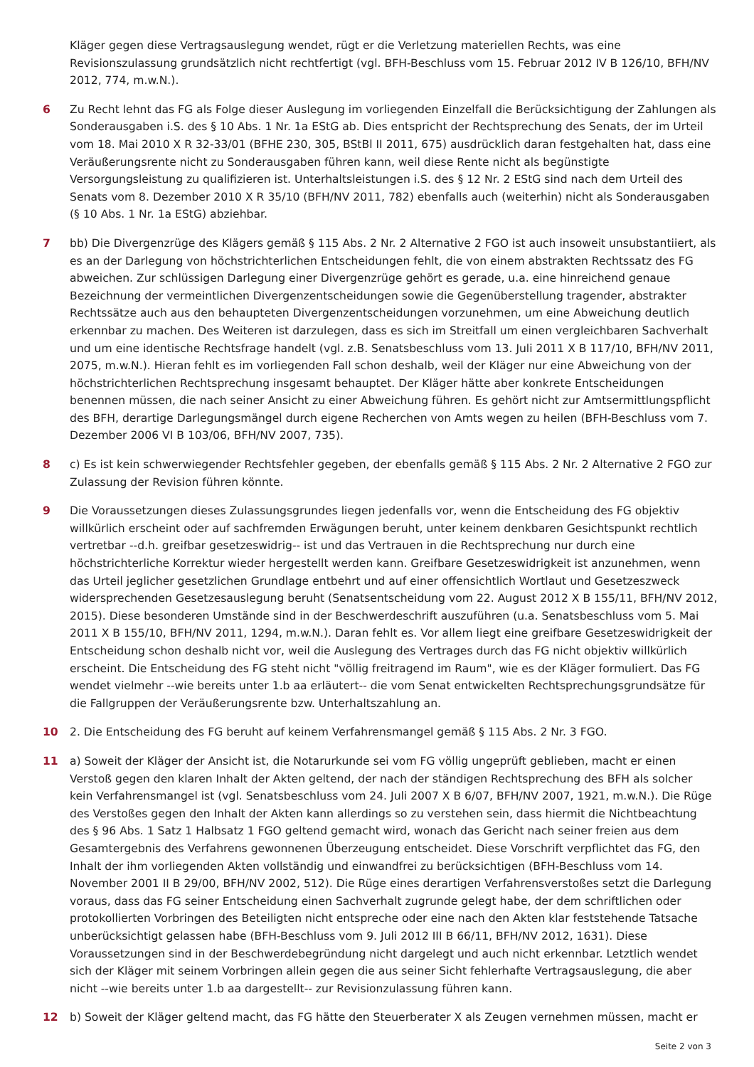Kläger gegen diese Vertragsauslegung wendet, rügt er die Verletzung materiellen Rechts, was eine Revisionszulassung grundsätzlich nicht rechtfertigt (vgl. BFH-Beschluss vom 15. Februar 2012 IV B 126/10, BFH/NV 2012, 774, m.w.N.).
6 Zu Recht lehnt das FG als Folge dieser Auslegung im vorliegenden Einzelfall die Berücksichtigung der Zahlungen als Sonderausgaben i.S. des § 10 Abs. 1 Nr. 1a EStG ab. Dies entspricht der Rechtsprechung des Senats, der im Urteil vom 18. Mai 2010 X R 32-33/01 (BFHE 230, 305, BStBl II 2011, 675) ausdrücklich daran festgehalten hat, dass eine Veräußerungsrente nicht zu Sonderausgaben führen kann, weil diese Rente nicht als begünstigte Versorgungsleistung zu qualifizieren ist. Unterhaltsleistungen i.S. des § 12 Nr. 2 EStG sind nach dem Urteil des Senats vom 8. Dezember 2010 X R 35/10 (BFH/NV 2011, 782) ebenfalls auch (weiterhin) nicht als Sonderausgaben (§ 10 Abs. 1 Nr. 1a EStG) abziehbar.
7 bb) Die Divergenzrüge des Klägers gemäß § 115 Abs. 2 Nr. 2 Alternative 2 FGO ist auch insoweit unsubstantiiert, als es an der Darlegung von höchstrichterlichen Entscheidungen fehlt, die von einem abstrakten Rechtssatz des FG abweichen. Zur schlüssigen Darlegung einer Divergenzrüge gehört es gerade, u.a. eine hinreichend genaue Bezeichnung der vermeintlichen Divergenzentscheidungen sowie die Gegenüberstellung tragender, abstrakter Rechtssätze auch aus den behaupteten Divergenzentscheidungen vorzunehmen, um eine Abweichung deutlich erkennbar zu machen. Des Weiteren ist darzulegen, dass es sich im Streitfall um einen vergleichbaren Sachverhalt und um eine identische Rechtsfrage handelt (vgl. z.B. Senatsbeschluss vom 13. Juli 2011 X B 117/10, BFH/NV 2011, 2075, m.w.N.). Hieran fehlt es im vorliegenden Fall schon deshalb, weil der Kläger nur eine Abweichung von der höchstrichterlichen Rechtsprechung insgesamt behauptet. Der Kläger hätte aber konkrete Entscheidungen benennen müssen, die nach seiner Ansicht zu einer Abweichung führen. Es gehört nicht zur Amtsermittlungspflicht des BFH, derartige Darlegungsmängel durch eigene Recherchen von Amts wegen zu heilen (BFH-Beschluss vom 7. Dezember 2006 VI B 103/06, BFH/NV 2007, 735).
8 c) Es ist kein schwerwiegender Rechtsfehler gegeben, der ebenfalls gemäß § 115 Abs. 2 Nr. 2 Alternative 2 FGO zur Zulassung der Revision führen könnte.
9 Die Voraussetzungen dieses Zulassungsgrundes liegen jedenfalls vor, wenn die Entscheidung des FG objektiv willkürlich erscheint oder auf sachfremden Erwägungen beruht, unter keinem denkbaren Gesichtspunkt rechtlich vertretbar --d.h. greifbar gesetzeswidrig-- ist und das Vertrauen in die Rechtsprechung nur durch eine höchstrichterliche Korrektur wieder hergestellt werden kann. Greifbare Gesetzeswidrigkeit ist anzunehmen, wenn das Urteil jeglicher gesetzlichen Grundlage entbehrt und auf einer offensichtlich Wortlaut und Gesetzeszweck widersprechenden Gesetzesauslegung beruht (Senatsentscheidung vom 22. August 2012 X B 155/11, BFH/NV 2012, 2015). Diese besonderen Umstände sind in der Beschwerdeschrift auszuführen (u.a. Senatsbeschluss vom 5. Mai 2011 X B 155/10, BFH/NV 2011, 1294, m.w.N.). Daran fehlt es. Vor allem liegt eine greifbare Gesetzeswidrigkeit der Entscheidung schon deshalb nicht vor, weil die Auslegung des Vertrages durch das FG nicht objektiv willkürlich erscheint. Die Entscheidung des FG steht nicht "völlig freitragend im Raum", wie es der Kläger formuliert. Das FG wendet vielmehr --wie bereits unter 1.b aa erläutert-- die vom Senat entwickelten Rechtsprechungsgrundsätze für die Fallgruppen der Veräußerungsrente bzw. Unterhaltszahlung an.
10 2. Die Entscheidung des FG beruht auf keinem Verfahrensmangel gemäß § 115 Abs. 2 Nr. 3 FGO.
11 a) Soweit der Kläger der Ansicht ist, die Notarurkunde sei vom FG völlig ungeprüft geblieben, macht er einen Verstoß gegen den klaren Inhalt der Akten geltend, der nach der ständigen Rechtsprechung des BFH als solcher kein Verfahrensmangel ist (vgl. Senatsbeschluss vom 24. Juli 2007 X B 6/07, BFH/NV 2007, 1921, m.w.N.). Die Rüge des Verstoßes gegen den Inhalt der Akten kann allerdings so zu verstehen sein, dass hiermit die Nichtbeachtung des § 96 Abs. 1 Satz 1 Halbsatz 1 FGO geltend gemacht wird, wonach das Gericht nach seiner freien aus dem Gesamtergebnis des Verfahrens gewonnenen Überzeugung entscheidet. Diese Vorschrift verpflichtet das FG, den Inhalt der ihm vorliegenden Akten vollständig und einwandfrei zu berücksichtigen (BFH-Beschluss vom 14. November 2001 II B 29/00, BFH/NV 2002, 512). Die Rüge eines derartigen Verfahrensverstoßes setzt die Darlegung voraus, dass das FG seiner Entscheidung einen Sachverhalt zugrunde gelegt habe, der dem schriftlichen oder protokollierten Vorbringen des Beteiligten nicht entspreche oder eine nach den Akten klar feststehende Tatsache unberücksichtigt gelassen habe (BFH-Beschluss vom 9. Juli 2012 III B 66/11, BFH/NV 2012, 1631). Diese Voraussetzungen sind in der Beschwerdebegründung nicht dargelegt und auch nicht erkennbar. Letztlich wendet sich der Kläger mit seinem Vorbringen allein gegen die aus seiner Sicht fehlerhafte Vertragsauslegung, die aber nicht --wie bereits unter 1.b aa dargestellt-- zur Revisionzulassung führen kann.
12 b) Soweit der Kläger geltend macht, das FG hätte den Steuerberater X als Zeugen vernehmen müssen, macht er
Seite 2 von 3